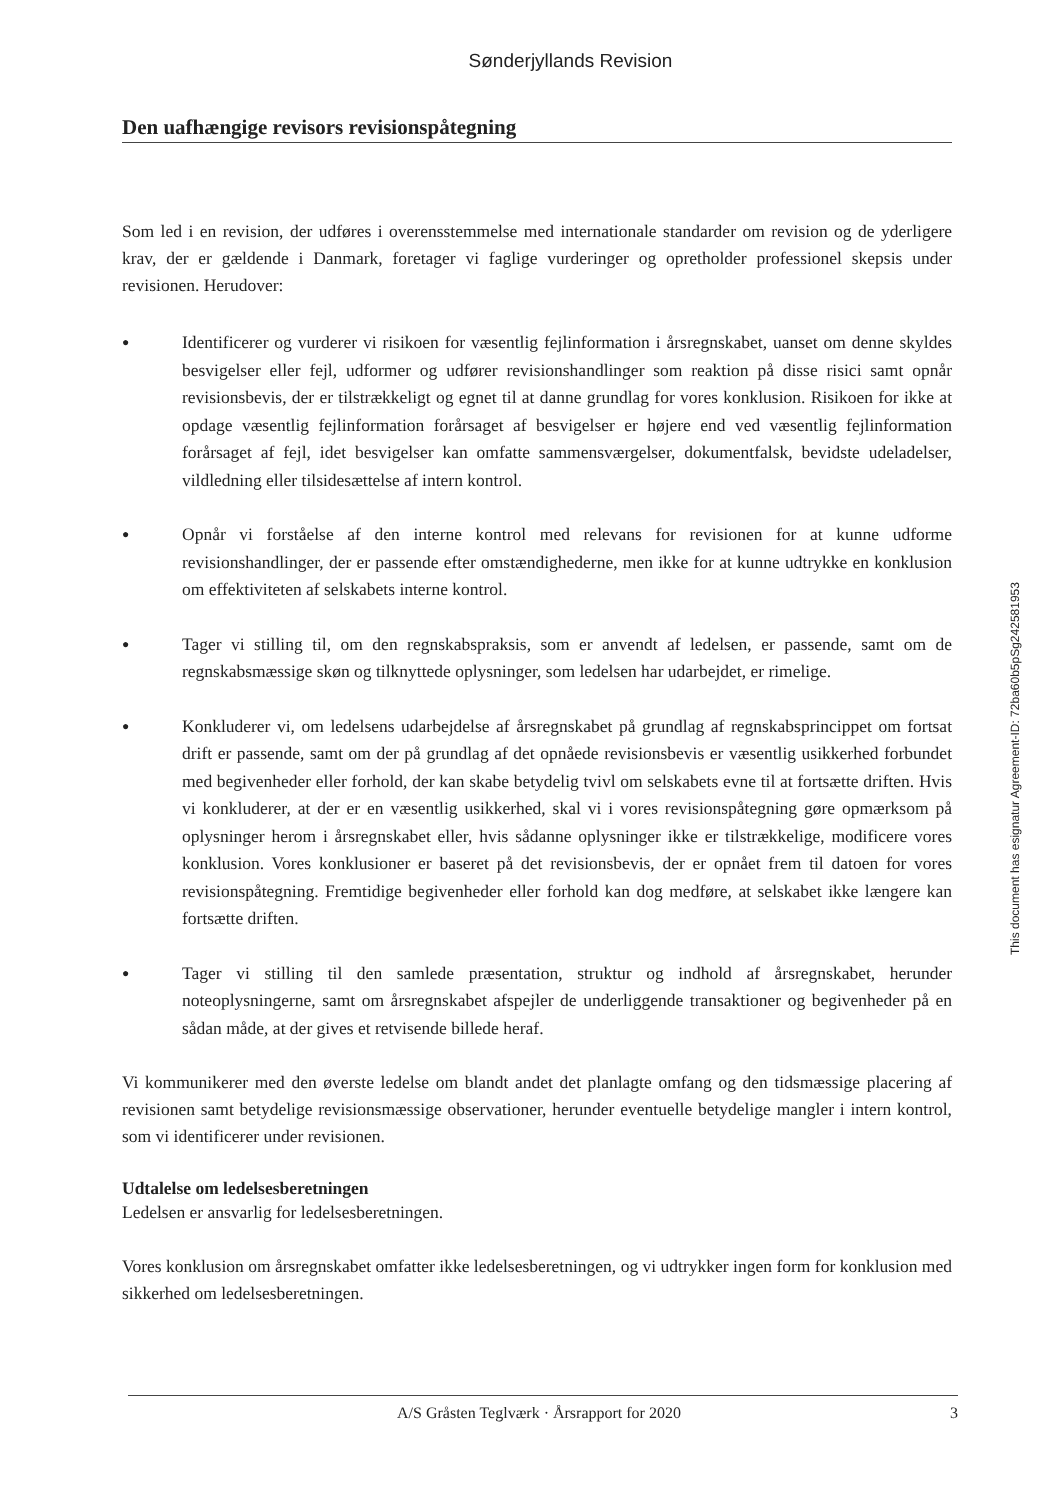Sønderjyllands Revision
Den uafhængige revisors revisionspåtegning
Som led i en revision, der udføres i overensstemmelse med internationale standarder om revision og de yderligere krav, der er gældende i Danmark, foretager vi faglige vurderinger og opretholder professionel skepsis under revisionen. Herudover:
● Identificerer og vurderer vi risikoen for væsentlig fejlinformation i årsregnskabet, uanset om denne skyldes besvigelser eller fejl, udformer og udfører revisionshandlinger som reaktion på disse risici samt opnår revisionsbevis, der er tilstrækkeligt og egnet til at danne grundlag for vores konklusion. Risikoen for ikke at opdage væsentlig fejlinformation forårsaget af besvigelser er højere end ved væsentlig fejlinformation forårsaget af fejl, idet besvigelser kan omfatte sammensværgelser, dokumentfalsk, bevidste udeladelser, vildledning eller tilsidesættelse af intern kontrol.
● Opnår vi forståelse af den interne kontrol med relevans for revisionen for at kunne udforme revisionshandlinger, der er passende efter omstændighederne, men ikke for at kunne udtrykke en konklusion om effektiviteten af selskabets interne kontrol.
● Tager vi stilling til, om den regnskabspraksis, som er anvendt af ledelsen, er passende, samt om de regnskabsmæssige skøn og tilknyttede oplysninger, som ledelsen har udarbejdet, er rimelige.
● Konkluderer vi, om ledelsens udarbejdelse af årsregnskabet på grundlag af regnskabsprincippet om fortsat drift er passende, samt om der på grundlag af det opnåede revisionsbevis er væsentlig usikkerhed forbundet med begivenheder eller forhold, der kan skabe betydelig tvivl om selskabets evne til at fortsætte driften. Hvis vi konkluderer, at der er en væsentlig usikkerhed, skal vi i vores revisionspåtegning gøre opmærksom på oplysninger herom i årsregnskabet eller, hvis sådanne oplysninger ikke er tilstrækkelige, modificere vores konklusion. Vores konklusioner er baseret på det revisionsbevis, der er opnået frem til datoen for vores revisionspåtegning. Fremtidige begivenheder eller forhold kan dog medføre, at selskabet ikke længere kan fortsætte driften.
● Tager vi stilling til den samlede præsentation, struktur og indhold af årsregnskabet, herunder noteoplysningerne, samt om årsregnskabet afspejler de underliggende transaktioner og begivenheder på en sådan måde, at der gives et retvisende billede heraf.
Vi kommunikerer med den øverste ledelse om blandt andet det planlagte omfang og den tidsmæssige placering af revisionen samt betydelige revisionsmæssige observationer, herunder eventuelle betydelige mangler i intern kontrol, som vi identificerer under revisionen.
Udtalelse om ledelsesberetningen
Ledelsen er ansvarlig for ledelsesberetningen.
Vores konklusion om årsregnskabet omfatter ikke ledelsesberetningen, og vi udtrykker ingen form for konklusion med sikkerhed om ledelsesberetningen.
This document has esignatur Agreement-ID: 72ba60b5pSg242581953
A/S Gråsten Teglværk · Årsrapport for 2020 3